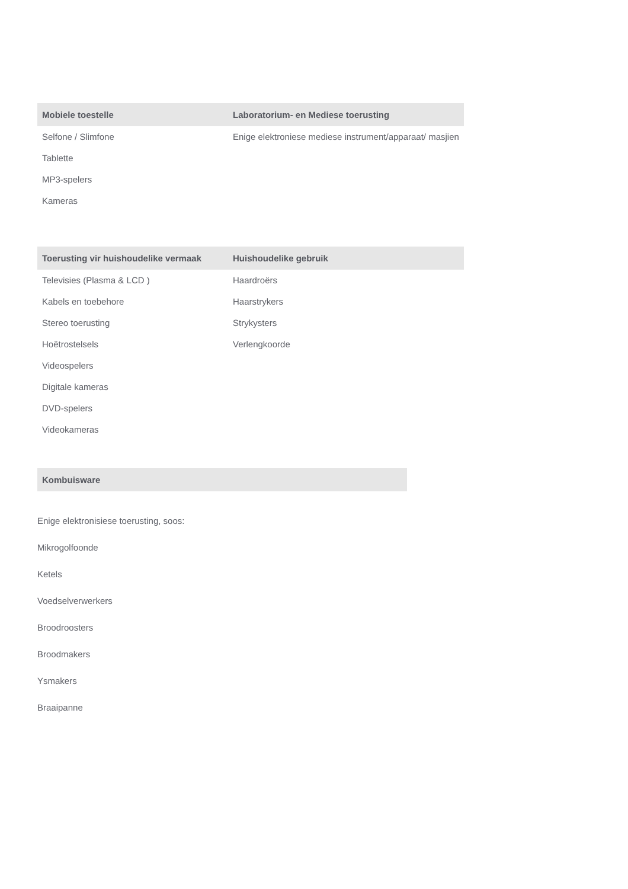| Mobiele toestelle | Laboratorium- en Mediese toerusting |
| --- | --- |
| Selfone / Slimfone Tablette MP3-spelers Kameras | Enige elektroniese mediese instrument/apparaat/ masjien |
| Toerusting vir huishoudelike vermaak | Huishoudelike gebruik |
| --- | --- |
| Televisies (Plasma & LCD ) Kabels en toebehore Stereo toerusting Hoëtrostelsels Videospelers Digitale kameras DVD-spelers Videokameras | Haardroërs Haarstrykers Strykysters Verlengkoorde |
| Kombuisware |
| --- |
Enige elektronisiese toerusting, soos:
Mikrogolfoonde
Ketels
Voedselverwerkers
Broodroosters
Broodmakers
Ysmakers
Braaipanne